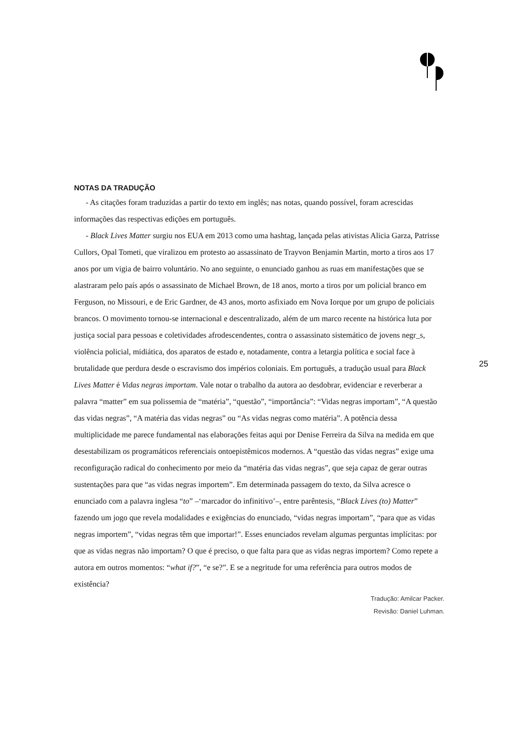NOTAS DA TRADUÇÃO
- As citações foram traduzidas a partir do texto em inglês; nas notas, quando possível, foram acrescidas informações das respectivas edições em português.
- Black Lives Matter surgiu nos EUA em 2013 como uma hashtag, lançada pelas ativistas Alicia Garza, Patrisse Cullors, Opal Tometi, que viralizou em protesto ao assassinato de Trayvon Benjamin Martin, morto a tiros aos 17 anos por um vigia de bairro voluntário. No ano seguinte, o enunciado ganhou as ruas em manifestações que se alastraram pelo país após o assassinato de Michael Brown, de 18 anos, morto a tiros por um policial branco em Ferguson, no Missouri, e de Eric Gardner, de 43 anos, morto asfixiado em Nova Iorque por um grupo de policiais brancos. O movimento tornou-se internacional e descentralizado, além de um marco recente na histórica luta por justiça social para pessoas e coletividades afrodescendentes, contra o assassinato sistemático de jovens negr_s, violência policial, midiática, dos aparatos de estado e, notadamente, contra a letargia política e social face à brutalidade que perdura desde o escravismo dos impérios coloniais. Em português, a tradução usual para Black Lives Matter é Vidas negras importam. Vale notar o trabalho da autora ao desdobrar, evidenciar e reverberar a palavra “matter” em sua polissemia de “matéria”, “questão”, “importância”: “Vidas negras importam”, “A questão das vidas negras”, “A matéria das vidas negras” ou “As vidas negras como matéria”. A potência dessa multiplicidade me parece fundamental nas elaborações feitas aqui por Denise Ferreira da Silva na medida em que desestabilizam os programáticos referenciais ontoepistêmicos modernos. A “questão das vidas negras” exige uma reconfiguração radical do conhecimento por meio da “matéria das vidas negras”, que seja capaz de gerar outras sustentações para que “as vidas negras importem”. Em determinada passagem do texto, da Silva acresce o enunciado com a palavra inglesa “to” –‘marcador do infinitivo’–, entre parêntesis, “Black Lives (to) Matter” fazendo um jogo que revela modalidades e exigências do enunciado, “vidas negras importam”, “para que as vidas negras importem”, “vidas negras têm que importar!”. Esses enunciados revelam algumas perguntas implícitas: por que as vidas negras não importam? O que é preciso, o que falta para que as vidas negras importem? Como repete a autora em outros momentos: “what if?”, “e se?”. E se a negritude for uma referência para outros modos de existência?
Tradução: Amilcar Packer.
Revisão: Daniel Luhman.
25